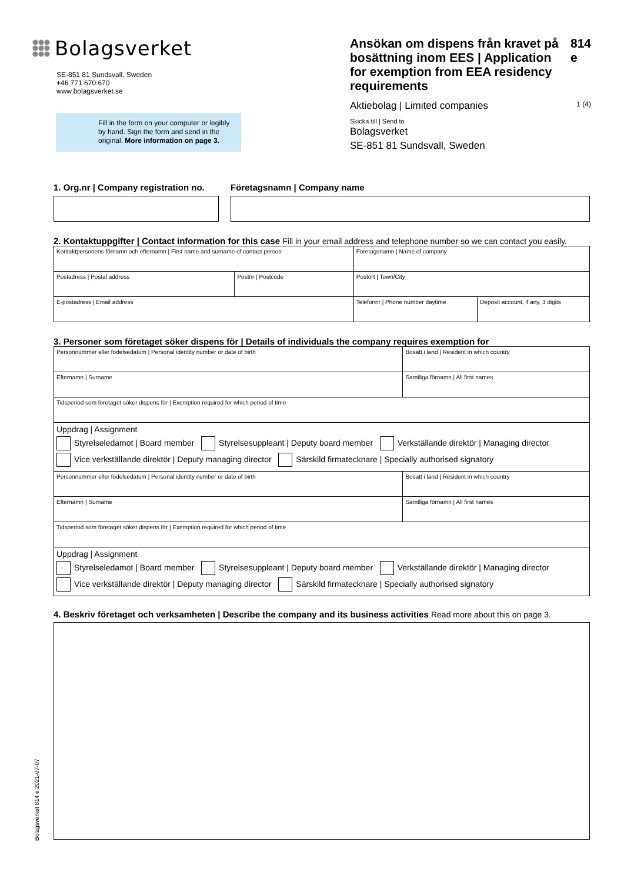Bolagsverket
SE-851 81 Sundsvall, Sweden
+46 771 670 670
www.bolagsverket.se
Fill in the form on your computer or legibly by hand. Sign the form and send in the original. More information on page 3.
Ansökan om dispens från kravet på bosättning inom EES | Application for exemption from EEA residency requirements 814 e
Aktiebolag | Limited companies 1 (4)
Skicka till | Send to
Bolagsverket
SE-851 81 Sundsvall, Sweden
1. Org.nr | Company registration no.
Företagsnamn | Company name
2. Kontaktuppgifter | Contact information for this case Fill in your email address and telephone number so we can contact you easily.
| Kontaktpersonens förnamn och efternamn / First name and surname of contact person | | Företagsnamn / Name of company | | |
| Postadress / Postal address | Postnr / Postcode | Postort / Town/City | | |
| E-postadress / Email address | | | Telefonnr / Phone number daytime | Deposit account, if any, 3 digits |
3. Personer som företaget söker dispens för | Details of individuals the company requires exemption for
| Personnummer eller födelsedatum / Personal identity number or date of birth | Bosatt i land / Resident in which country |
| Efternamn / Surname | Samtliga förnamn / All first names |
| Tidsperiod som företaget söker dispens för / Exemption required for which period of time | |
| Uppdrag / Assignment Styrelseledamot / Board member Styrelsesuppleant / Deputy board member Verkställande direktör / Managing director Vice verkställande direktör / Deputy managing director Särskild firmatecknare / Specially authorised signatory | |
| Personnummer eller födelsedatum / Personal identity number or date of birth | Bosatt i land / Resident in which country |
| Efternamn / Surname | Samtliga förnamn / All first names |
| Tidsperiod som företaget söker dispens för / Exemption required for which period of time | |
| Uppdrag / Assignment Styrelseledamot / Board member Styrelsesuppleant / Deputy board member Verkställande direktör / Managing director Vice verkställande direktör / Deputy managing director Särskild firmatecknare / Specially authorised signatory | |
4. Beskriv företaget och verksamheten | Describe the company and its business activities Read more about this on page 3.
Bolagsverket 814 e 2021-07-07